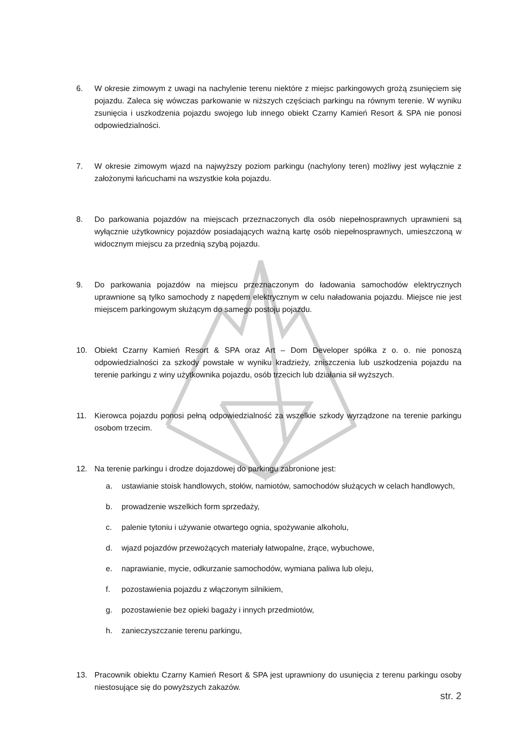6. W okresie zimowym z uwagi na nachylenie terenu niektóre z miejsc parkingowych grożą zsunięciem się pojazdu. Zaleca się wówczas parkowanie w niższych częściach parkingu na równym terenie. W wyniku zsunięcia i uszkodzenia pojazdu swojego lub innego obiekt Czarny Kamień Resort & SPA nie ponosi odpowiedzialności.
7. W okresie zimowym wjazd na najwyższy poziom parkingu (nachylony teren) możliwy jest wyłącznie z założonymi łańcuchami na wszystkie koła pojazdu.
8. Do parkowania pojazdów na miejscach przeznaczonych dla osób niepełnosprawnych uprawnieni są wyłącznie użytkownicy pojazdów posiadających ważną kartę osób niepełnosprawnych, umieszczoną w widocznym miejscu za przednią szybą pojazdu.
9. Do parkowania pojazdów na miejscu przeznaczonym do ładowania samochodów elektrycznych uprawnione są tylko samochody z napędem elektrycznym w celu naładowania pojazdu. Miejsce nie jest miejscem parkingowym służącym do samego postoju pojazdu.
10. Obiekt Czarny Kamień Resort & SPA oraz Art – Dom Developer spółka z o. o. nie ponoszą odpowiedzialności za szkody powstałe w wyniku kradzieży, zniszczenia lub uszkodzenia pojazdu na terenie parkingu z winy użytkownika pojazdu, osób trzecich lub działania sił wyższych.
11. Kierowca pojazdu ponosi pełną odpowiedzialność za wszelkie szkody wyrządzone na terenie parkingu osobom trzecim.
12. Na terenie parkingu i drodze dojazdowej do parkingu zabronione jest:
a. ustawianie stoisk handlowych, stołów, namiotów, samochodów służących w celach handlowych,
b. prowadzenie wszelkich form sprzedaży,
c. palenie tytoniu i używanie otwartego ognia, spożywanie alkoholu,
d. wjazd pojazdów przewożących materiały łatwopalne, żrące, wybuchowe,
e. naprawianie, mycie, odkurzanie samochodów, wymiana paliwa lub oleju,
f. pozostawienia pojazdu z włączonym silnikiem,
g. pozostawienie bez opieki bagaży i innych przedmiotów,
h. zanieczyszczanie terenu parkingu,
13. Pracownik obiektu Czarny Kamień Resort & SPA jest uprawniony do usunięcia z terenu parkingu osoby niestosujące się do powyższych zakazów.
str. 2